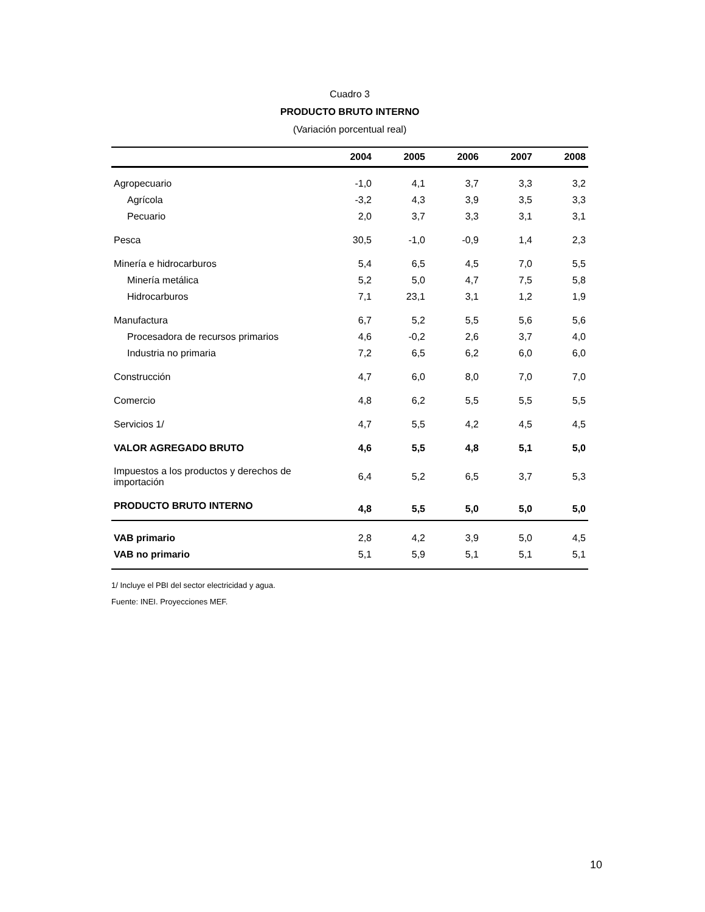Cuadro 3
PRODUCTO BRUTO INTERNO
(Variación porcentual real)
| | 2004 | 2005 | 2006 | 2007 | 2008 |
| --- | --- | --- | --- | --- | --- |
| Agropecuario | -1,0 | 4,1 | 3,7 | 3,3 | 3,2 |
| Agrícola | -3,2 | 4,3 | 3,9 | 3,5 | 3,3 |
| Pecuario | 2,0 | 3,7 | 3,3 | 3,1 | 3,1 |
| Pesca | 30,5 | -1,0 | -0,9 | 1,4 | 2,3 |
| Minería e hidrocarburos | 5,4 | 6,5 | 4,5 | 7,0 | 5,5 |
| Minería metálica | 5,2 | 5,0 | 4,7 | 7,5 | 5,8 |
| Hidrocarburos | 7,1 | 23,1 | 3,1 | 1,2 | 1,9 |
| Manufactura | 6,7 | 5,2 | 5,5 | 5,6 | 5,6 |
| Procesadora de recursos primarios | 4,6 | -0,2 | 2,6 | 3,7 | 4,0 |
| Industria no primaria | 7,2 | 6,5 | 6,2 | 6,0 | 6,0 |
| Construcción | 4,7 | 6,0 | 8,0 | 7,0 | 7,0 |
| Comercio | 4,8 | 6,2 | 5,5 | 5,5 | 5,5 |
| Servicios 1/ | 4,7 | 5,5 | 4,2 | 4,5 | 4,5 |
| VALOR AGREGADO BRUTO | 4,6 | 5,5 | 4,8 | 5,1 | 5,0 |
| Impuestos a los productos y derechos de importación | 6,4 | 5,2 | 6,5 | 3,7 | 5,3 |
| PRODUCTO BRUTO INTERNO | 4,8 | 5,5 | 5,0 | 5,0 | 5,0 |
| VAB primario | 2,8 | 4,2 | 3,9 | 5,0 | 4,5 |
| VAB no primario | 5,1 | 5,9 | 5,1 | 5,1 | 5,1 |
1/ Incluye el PBI del sector electricidad y agua.
Fuente: INEI. Proyecciones MEF.
10